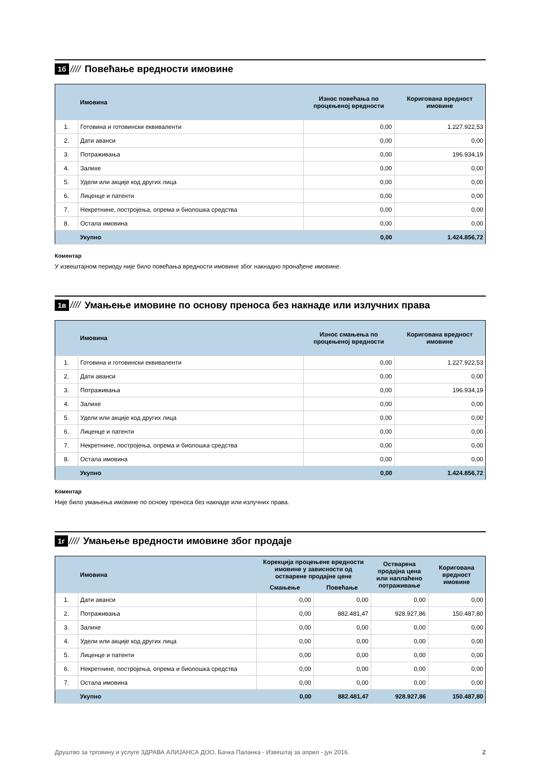1б //// Повећање вредности имовине
| | Имовина | Износ повећања по процењеној вредности | Коригована вредност имовине |
| --- | --- | --- | --- |
| 1. | Готовина и готовински еквиваленти | 0,00 | 1.227.922,53 |
| 2. | Дати аванси | 0,00 | 0,00 |
| 3. | Потраживања | 0,00 | 196.934,19 |
| 4. | Залихе | 0,00 | 0,00 |
| 5. | Удели или акције код других лица | 0,00 | 0,00 |
| 6. | Лиценце и патенти | 0,00 | 0,00 |
| 7. | Некретнине, постројења, опрема и биолошка средства | 0,00 | 0,00 |
| 8. | Остала имовина | 0,00 | 0,00 |
| | Укупно | 0,00 | 1.424.856,72 |
Коментар
У извештајном периоду није било повећања вредности имовине због накнадно пронађене имовине.
1в ////
Умањење имовине по основу преноса без накнаде или излучних права
| | Имовина | Износ смањења по процењеној вредности | Коригована вредност имовине |
| --- | --- | --- | --- |
| 1. | Готовина и готовински еквиваленти | 0,00 | 1.227.922,53 |
| 2. | Дати аванси | 0,00 | 0,00 |
| 3. | Потраживања | 0,00 | 196.934,19 |
| 4. | Залихе | 0,00 | 0,00 |
| 5. | Удели или акције код других лица | 0,00 | 0,00 |
| 6. | Лиценце и патенти | 0,00 | 0,00 |
| 7. | Некретнине, постројења, опрема и биолошка средства | 0,00 | 0,00 |
| 8. | Остала имовина | 0,00 | 0,00 |
| | Укупно | 0,00 | 1.424.856,72 |
Коментар
Није било умањења имовине по основу преноса без накнаде или излучних права.
1г ////
Умањење вредности имовине због продаје
| | Имовина | Корекција процењене вредности имовине у зависности од остварене продајне цене | | Остварена продајна цена или наплаћено потраживање | Коригована вредност имовине |
| --- | --- | --- | --- | --- | --- |
| | | Смањење | Повећање | | |
| 1. | Дати аванси | 0,00 | 0,00 | 0,00 | 0,00 |
| 2. | Потраживања | 0,00 | 882.481,47 | 928.927,86 | 150.487,80 |
| 3. | Залихе | 0,00 | 0,00 | 0,00 | 0,00 |
| 4. | Удели или акције код других лица | 0,00 | 0,00 | 0,00 | 0,00 |
| 5. | Лиценце и патенти | 0,00 | 0,00 | 0,00 | 0,00 |
| 6. | Некретнине, постројења, опрема и биолошка средства | 0,00 | 0,00 | 0,00 | 0,00 |
| 7. | Остала имовина | 0,00 | 0,00 | 0,00 | 0,00 |
| | Укупно | 0,00 | 882.481,47 | 928.927,86 | 150.487,80 |
Друштво за трговину и услуге ЗДРАВА АЛИЈАНСА ДОО, Бачка Паланка - Извештај за април - јун 2016. 2